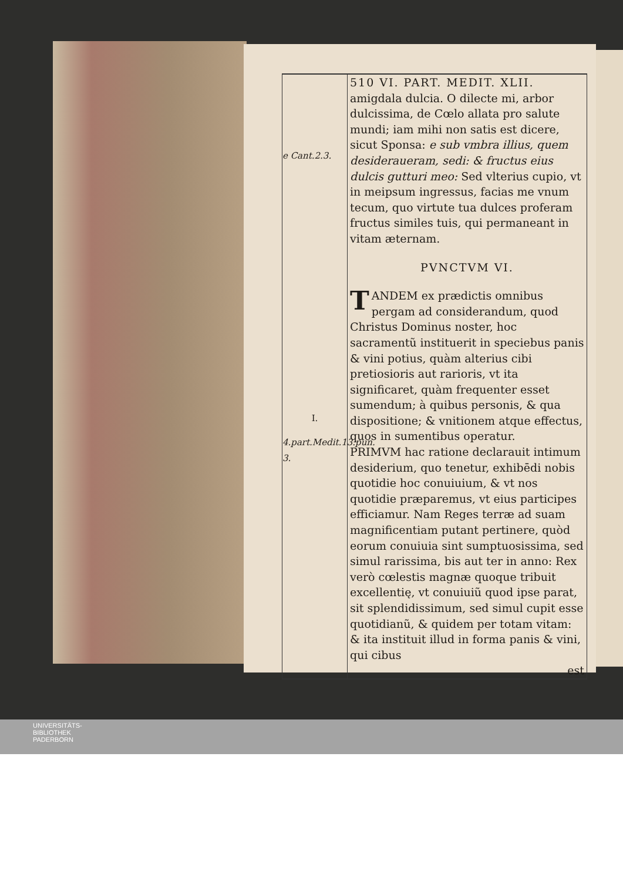e Cant.2.3.
I.
4.part.Medit.13.pun. 3.
510 VI. PART. MEDIT. XLII.
amigdala dulcia. O dilecte mi, arbor dulcissima, de Cœlo allata pro salute mundi; iam mihi non satis est dicere, sicut Sponsa: e sub vmbra illius, quem desideraueram, sedi: & fructus eius dulcis gutturi meo: Sed vlterius cupio, vt in meipsum ingressus, facias me vnum tecum, quo virtute tua dulces proferam fructus similes tuis, qui permaneant in vitam æternam.
PVNCTVM VI.
TANDEM ex prædictis omnibus pergam ad considerandum, quod Christus Dominus noster, hoc sacramentũ instituerit in speciebus panis & vini potius, quàm alterius cibi pretiosioris aut rarioris, vt ita significaret, quàm frequenter esset sumendum; à quibus personis, & qua dispositione; & vnitionem atque effectus, quos in sumentibus operatur.
PRIMVM hac ratione declarauit intimum desiderium, quo tenetur, exhibēdi nobis quotidie hoc conuiuium, & vt nos quotidie præparemus, vt eius participes efficiamur. Nam Reges terræ ad suam magnificentiam putant pertinere, quòd eorum conuiuia sint sumptuosissima, sed simul rarissima, bis aut ter in anno: Rex verò cœlestis magnæ quoque tribuit excellentię, vt conuiuiũ quod ipse parat, sit splendidissimum, sed simul cupit esse quotidianũ, & quidem per totam vitam: & ita instituit illud in forma panis & vini, qui cibus
est
UNIVERSITÄTS-
BIBLIOTHEK
PADERBORN